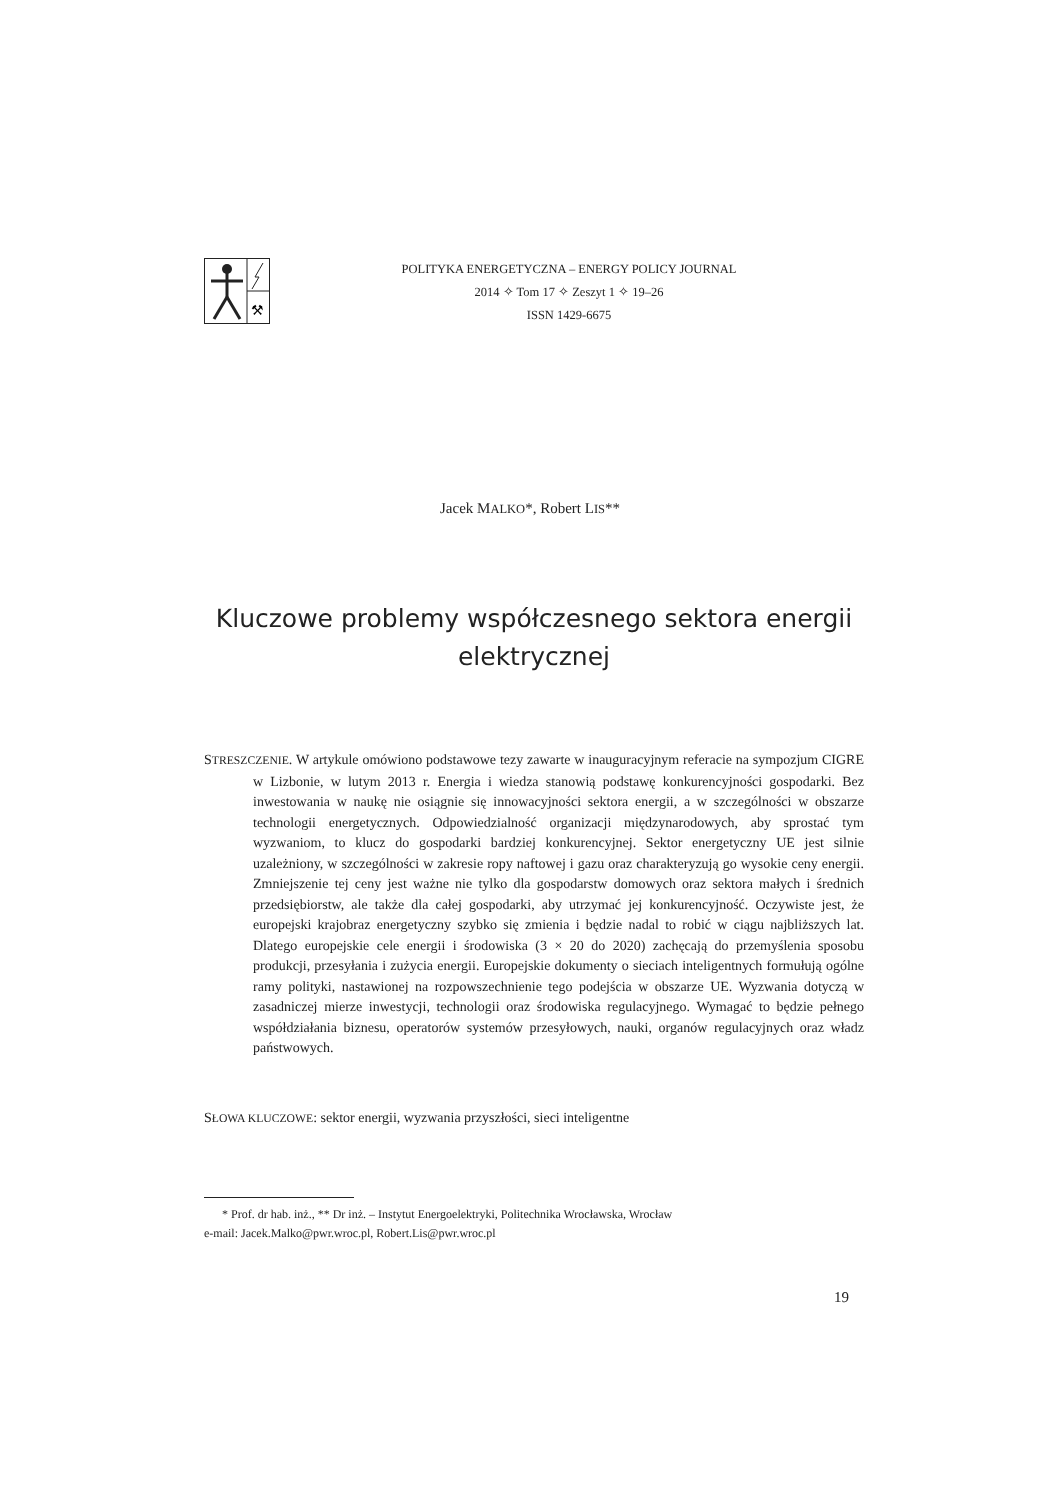⚒
POLITYKA ENERGETYCZNA – ENERGY POLICY JOURNAL
2014 ✧ Tom 17 ✧ Zeszyt 1 ✧ 19–26
ISSN 1429-6675
Jacek MALKO*, Robert LIS**
Kluczowe problemy współczesnego sektora energii elektrycznej
STRESZCZENIE. W artykule omówiono podstawowe tezy zawarte w inauguracyjnym referacie na sympozjum CIGRE w Lizbonie, w lutym 2013 r. Energia i wiedza stanowią podstawę konkurencyjności gospodarki. Bez inwestowania w naukę nie osiągnie się innowacyjności sektora energii, a w szczególności w obszarze technologii energetycznych. Odpowiedzialność organizacji międzynarodowych, aby sprostać tym wyzwaniom, to klucz do gospodarki bardziej konkurencyjnej. Sektor energetyczny UE jest silnie uzależniony, w szczególności w zakresie ropy naftowej i gazu oraz charakteryzują go wysokie ceny energii. Zmniejszenie tej ceny jest ważne nie tylko dla gospodarstw domowych oraz sektora małych i średnich przedsiębiorstw, ale także dla całej gospodarki, aby utrzymać jej konkurencyjność. Oczywiste jest, że europejski krajobraz energetyczny szybko się zmienia i będzie nadal to robić w ciągu najbliższych lat. Dlatego europejskie cele energii i środowiska (3 × 20 do 2020) zachęcają do przemyślenia sposobu produkcji, przesyłania i zużycia energii. Europejskie dokumenty o sieciach inteligentnych formułują ogólne ramy polityki, nastawionej na rozpowszechnienie tego podejścia w obszarze UE. Wyzwania dotyczą w zasadniczej mierze inwestycji, technologii oraz środowiska regulacyjnego. Wymagać to będzie pełnego współdziałania biznesu, operatorów systemów przesyłowych, nauki, organów regulacyjnych oraz władz państwowych.
SŁOWA KLUCZOWE: sektor energii, wyzwania przyszłości, sieci inteligentne
* Prof. dr hab. inż., ** Dr inż. – Instytut Energoelektryki, Politechnika Wrocławska, Wrocław
e-mail: Jacek.Malko@pwr.wroc.pl, Robert.Lis@pwr.wroc.pl
19